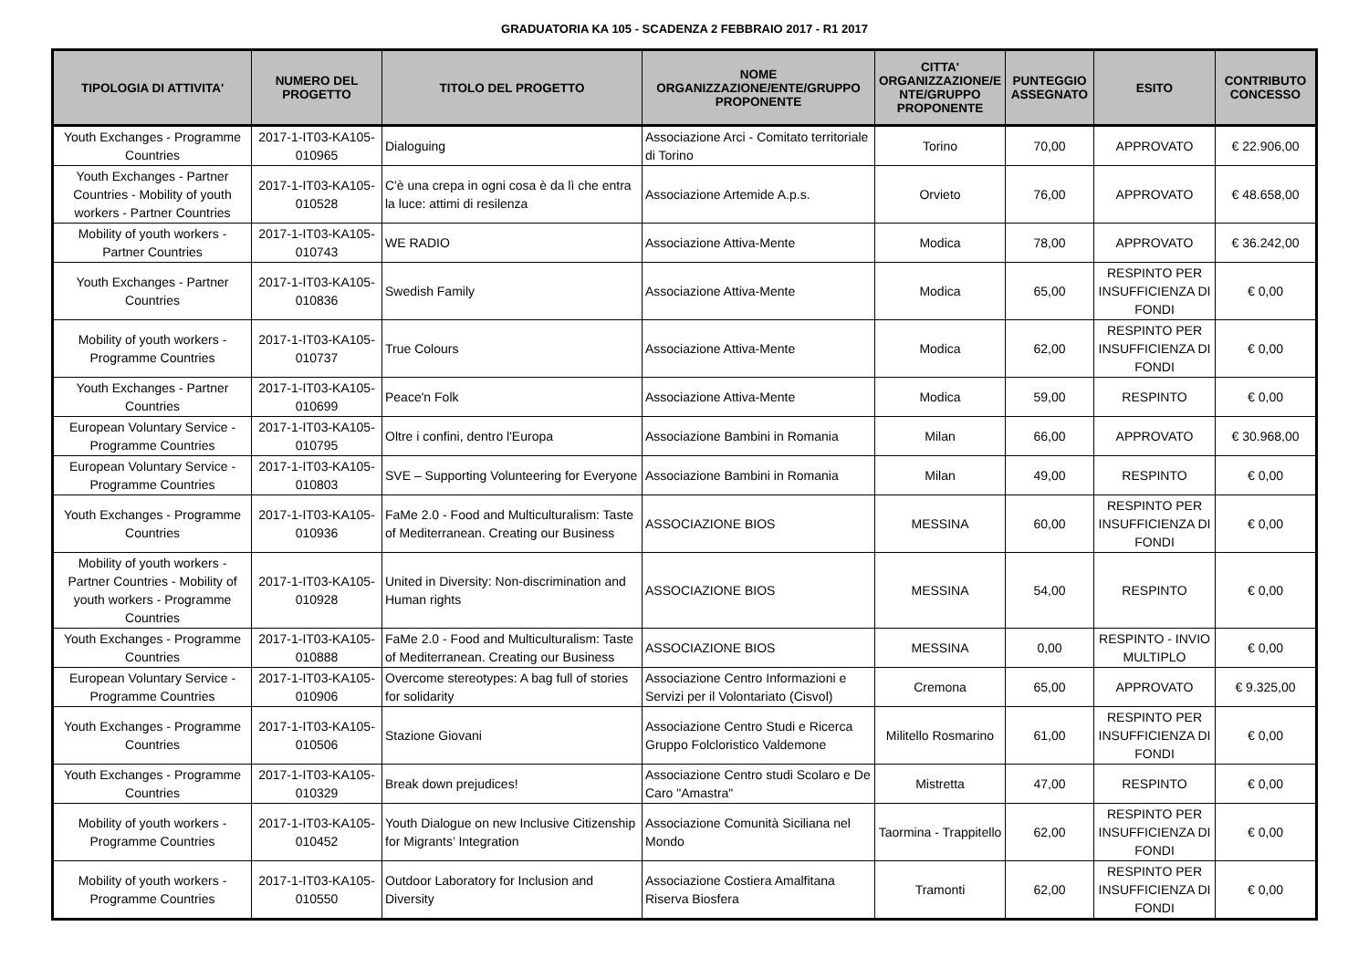GRADUATORIA KA 105 - SCADENZA 2 FEBBRAIO 2017 - R1 2017
| TIPOLOGIA DI ATTIVITA' | NUMERO DEL PROGETTO | TITOLO DEL PROGETTO | NOME ORGANIZZAZIONE/ENTE/GRUPPO PROPONENTE | CITTA' ORGANIZZAZIONE/E NTE/GRUPPO PROPONENTE | PUNTEGGIO ASSEGNATO | ESITO | CONTRIBUTO CONCESSO |
| --- | --- | --- | --- | --- | --- | --- | --- |
| Youth Exchanges - Programme Countries | 2017-1-IT03-KA105-010965 | Dialoguing | Associazione Arci - Comitato territoriale di Torino | Torino | 70,00 | APPROVATO | € 22.906,00 |
| Youth Exchanges - Partner Countries - Mobility of youth workers - Partner Countries | 2017-1-IT03-KA105-010528 | C'è una crepa in ogni cosa è da lì che entra la luce: attimi di resilenza | Associazione Artemide A.p.s. | Orvieto | 76,00 | APPROVATO | € 48.658,00 |
| Mobility of youth workers - Partner Countries | 2017-1-IT03-KA105-010743 | WE RADIO | Associazione Attiva-Mente | Modica | 78,00 | APPROVATO | € 36.242,00 |
| Youth Exchanges - Partner Countries | 2017-1-IT03-KA105-010836 | Swedish Family | Associazione Attiva-Mente | Modica | 65,00 | RESPINTO PER INSUFFICIENZA DI FONDI | € 0,00 |
| Mobility of youth workers - Programme Countries | 2017-1-IT03-KA105-010737 | True Colours | Associazione Attiva-Mente | Modica | 62,00 | RESPINTO PER INSUFFICIENZA DI FONDI | € 0,00 |
| Youth Exchanges - Partner Countries | 2017-1-IT03-KA105-010699 | Peace'n Folk | Associazione Attiva-Mente | Modica | 59,00 | RESPINTO | € 0,00 |
| European Voluntary Service - Programme Countries | 2017-1-IT03-KA105-010795 | Oltre i confini, dentro l'Europa | Associazione Bambini in Romania | Milan | 66,00 | APPROVATO | € 30.968,00 |
| European Voluntary Service - Programme Countries | 2017-1-IT03-KA105-010803 | SVE – Supporting Volunteering for Everyone | Associazione Bambini in Romania | Milan | 49,00 | RESPINTO | € 0,00 |
| Youth Exchanges - Programme Countries | 2017-1-IT03-KA105-010936 | FaMe 2.0 - Food and Multiculturalism: Taste of Mediterranean. Creating our Business | ASSOCIAZIONE BIOS | MESSINA | 60,00 | RESPINTO PER INSUFFICIENZA DI FONDI | € 0,00 |
| Mobility of youth workers - Partner Countries - Mobility of youth workers - Programme Countries | 2017-1-IT03-KA105-010928 | United in Diversity: Non-discrimination and Human rights | ASSOCIAZIONE BIOS | MESSINA | 54,00 | RESPINTO | € 0,00 |
| Youth Exchanges - Programme Countries | 2017-1-IT03-KA105-010888 | FaMe 2.0 - Food and Multiculturalism: Taste of Mediterranean. Creating our Business | ASSOCIAZIONE BIOS | MESSINA | 0,00 | RESPINTO - INVIO MULTIPLO | € 0,00 |
| European Voluntary Service - Programme Countries | 2017-1-IT03-KA105-010906 | Overcome stereotypes: A bag full of stories for solidarity | Associazione Centro Informazioni e Servizi per il Volontariato (Cisvol) | Cremona | 65,00 | APPROVATO | € 9.325,00 |
| Youth Exchanges - Programme Countries | 2017-1-IT03-KA105-010506 | Stazione Giovani | Associazione Centro Studi e Ricerca Gruppo Folcloristico Valdemone | Militello Rosmarino | 61,00 | RESPINTO PER INSUFFICIENZA DI FONDI | € 0,00 |
| Youth Exchanges - Programme Countries | 2017-1-IT03-KA105-010329 | Break down prejudices! | Associazione Centro studi Scolaro e De Caro "Amastra" | Mistretta | 47,00 | RESPINTO | € 0,00 |
| Mobility of youth workers - Programme Countries | 2017-1-IT03-KA105-010452 | Youth Dialogue on new Inclusive Citizenship for Migrants’ Integration | Associazione Comunità Siciliana nel Mondo | Taormina - Trappitello | 62,00 | RESPINTO PER INSUFFICIENZA DI FONDI | € 0,00 |
| Mobility of youth workers - Programme Countries | 2017-1-IT03-KA105-010550 | Outdoor Laboratory for Inclusion and Diversity | Associazione Costiera Amalfitana Riserva Biosfera | Tramonti | 62,00 | RESPINTO PER INSUFFICIENZA DI FONDI | € 0,00 |